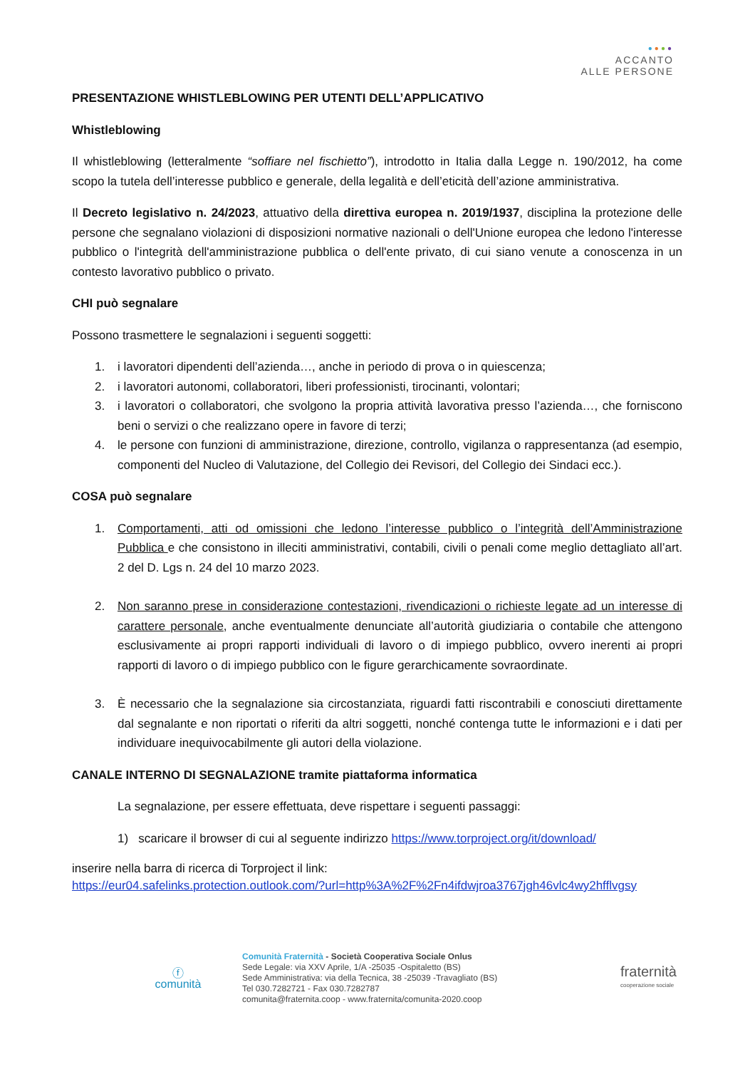●●●●
ACCANTO
ALLE PERSONE
PRESENTAZIONE WHISTLEBLOWING PER UTENTI DELL’APPLICATIVO
Whistleblowing
Il whistleblowing (letteralmente “soffiare nel fischietto”), introdotto in Italia dalla Legge n. 190/2012, ha come scopo la tutela dell’interesse pubblico e generale, della legalità e dell’eticità dell’azione amministrativa.
Il Decreto legislativo n. 24/2023, attuativo della direttiva europea n. 2019/1937, disciplina la protezione delle persone che segnalano violazioni di disposizioni normative nazionali o dell'Unione europea che ledono l'interesse pubblico o l'integrità dell'amministrazione pubblica o dell'ente privato, di cui siano venute a conoscenza in un contesto lavorativo pubblico o privato.
CHI può segnalare
Possono trasmettere le segnalazioni i seguenti soggetti:
1. i lavoratori dipendenti dell’azienda…, anche in periodo di prova o in quiescenza;
2. i lavoratori autonomi, collaboratori, liberi professionisti, tirocinanti, volontari;
3. i lavoratori o collaboratori, che svolgono la propria attività lavorativa presso l’azienda…, che forniscono beni o servizi o che realizzano opere in favore di terzi;
4. le persone con funzioni di amministrazione, direzione, controllo, vigilanza o rappresentanza (ad esempio, componenti del Nucleo di Valutazione, del Collegio dei Revisori, del Collegio dei Sindaci ecc.).
COSA può segnalare
1. Comportamenti, atti od omissioni che ledono l’interesse pubblico o l’integrità dell’Amministrazione Pubblica e che consistono in illeciti amministrativi, contabili, civili o penali come meglio dettagliato all’art. 2 del D. Lgs n. 24 del 10 marzo 2023.
2. Non saranno prese in considerazione contestazioni, rivendicazioni o richieste legate ad un interesse di carattere personale, anche eventualmente denunciate all’autorità giudiziaria o contabile che attengono esclusivamente ai propri rapporti individuali di lavoro o di impiego pubblico, ovvero inerenti ai propri rapporti di lavoro o di impiego pubblico con le figure gerarchicamente sovraordinate.
3. È necessario che la segnalazione sia circostanziata, riguardi fatti riscontrabili e conosciuti direttamente dal segnalante e non riportati o riferiti da altri soggetti, nonché contenga tutte le informazioni e i dati per individuare inequivocabilmente gli autori della violazione.
CANALE INTERNO DI SEGNALAZIONE tramite piattaforma informatica
La segnalazione, per essere effettuata, deve rispettare i seguenti passaggi:
1) scaricare il browser di cui al seguente indirizzo https://www.torproject.org/it/download/
inserire nella barra di ricerca di Torproject il link:
https://eur04.safelinks.protection.outlook.com/?url=http%3A%2F%2Fn4ifdwjroa3767jgh46vlc4wy2hfflvgsy
ⓕ
comunità
Comunità Fraternità - Società Cooperativa Sociale Onlus
Sede Legale: via XXV Aprile, 1/A -25035 -Ospitaletto (BS)
Sede Amministrativa: via della Tecnica, 38 -25039 -Travagliato (BS)
Tel 030.7282721 - Fax 030.7282787
comunita@fraternita.coop - www.fraternita/comunita-2020.coop
fraternità
cooperazione sociale